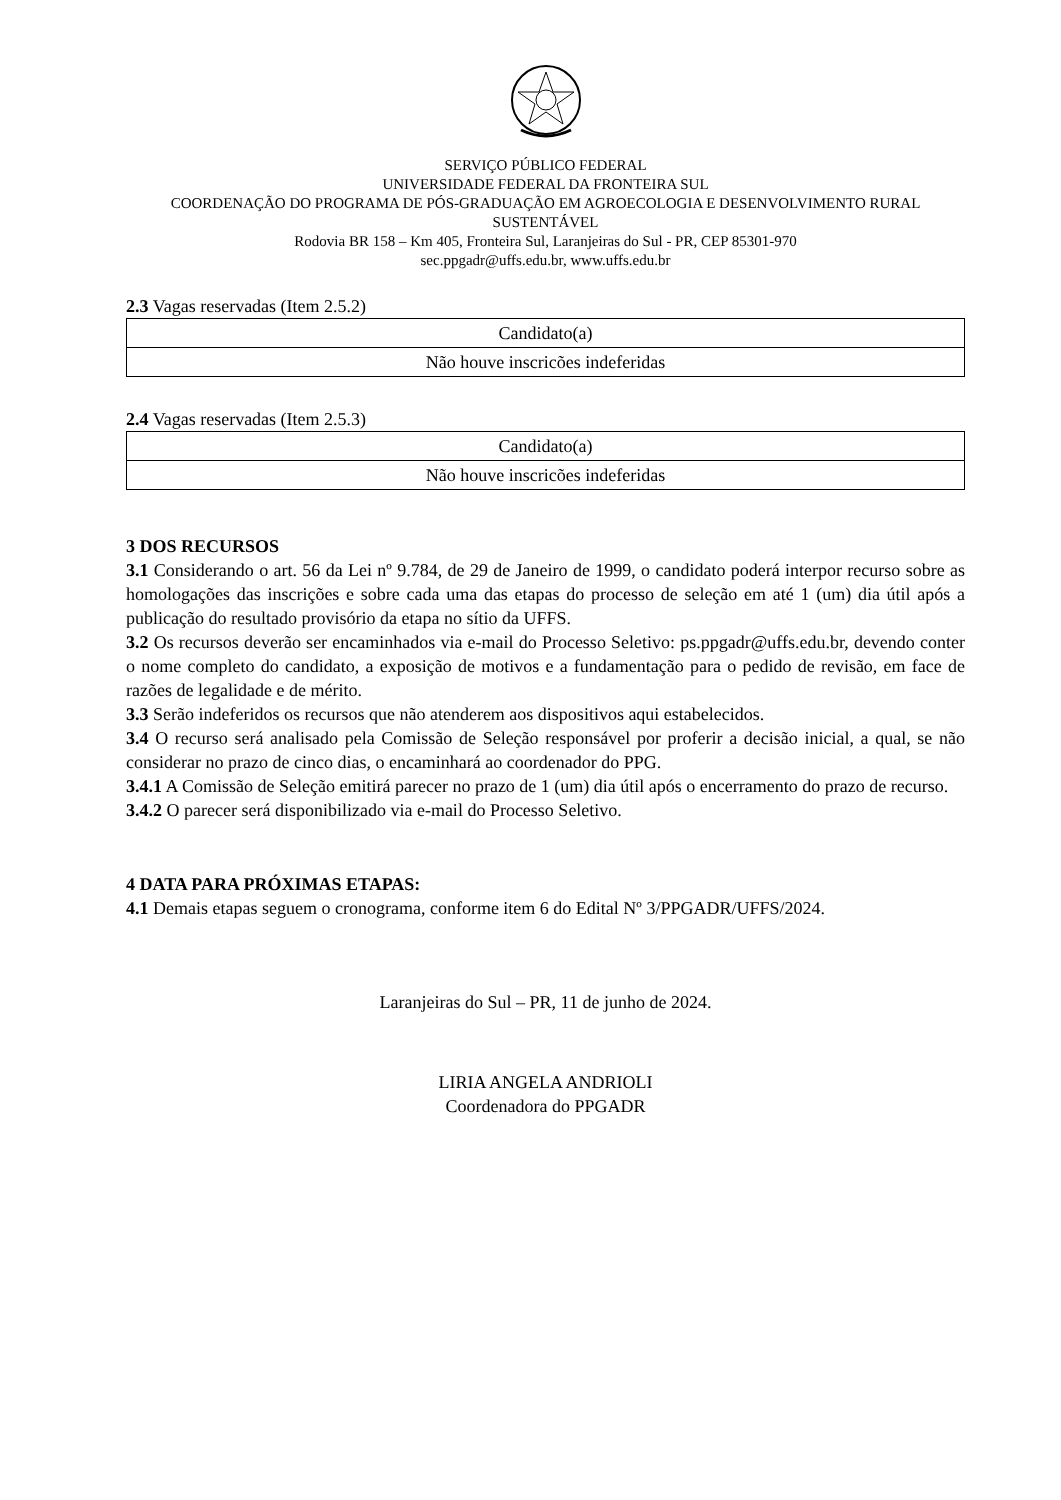SERVIÇO PÚBLICO FEDERAL
UNIVERSIDADE FEDERAL DA FRONTEIRA SUL
COORDENAÇÃO DO PROGRAMA DE PÓS-GRADUAÇÃO EM AGROECOLOGIA E DESENVOLVIMENTO RURAL SUSTENTÁVEL
Rodovia BR 158 – Km 405, Fronteira Sul, Laranjeiras do Sul - PR, CEP 85301-970
sec.ppgadr@uffs.edu.br, www.uffs.edu.br
2.3 Vagas reservadas (Item 2.5.2)
| Candidato(a) |
| Não houve inscricões indeferidas |
2.4 Vagas reservadas (Item 2.5.3)
| Candidato(a) |
| Não houve inscricões indeferidas |
3 DOS RECURSOS
3.1 Considerando o art. 56 da Lei nº 9.784, de 29 de Janeiro de 1999, o candidato poderá interpor recurso sobre as homologações das inscrições e sobre cada uma das etapas do processo de seleção em até 1 (um) dia útil após a publicação do resultado provisório da etapa no sítio da UFFS.
3.2 Os recursos deverão ser encaminhados via e-mail do Processo Seletivo: ps.ppgadr@uffs.edu.br, devendo conter o nome completo do candidato, a exposição de motivos e a fundamentação para o pedido de revisão, em face de razões de legalidade e de mérito.
3.3 Serão indeferidos os recursos que não atenderem aos dispositivos aqui estabelecidos.
3.4 O recurso será analisado pela Comissão de Seleção responsável por proferir a decisão inicial, a qual, se não considerar no prazo de cinco dias, o encaminhará ao coordenador do PPG.
3.4.1 A Comissão de Seleção emitirá parecer no prazo de 1 (um) dia útil após o encerramento do prazo de recurso.
3.4.2 O parecer será disponibilizado via e-mail do Processo Seletivo.
4 DATA PARA PRÓXIMAS ETAPAS:
4.1 Demais etapas seguem o cronograma, conforme item 6 do Edital Nº 3/PPGADR/UFFS/2024.
Laranjeiras do Sul – PR, 11 de junho de 2024.
LIRIA ANGELA ANDRIOLI
Coordenadora do PPGADR